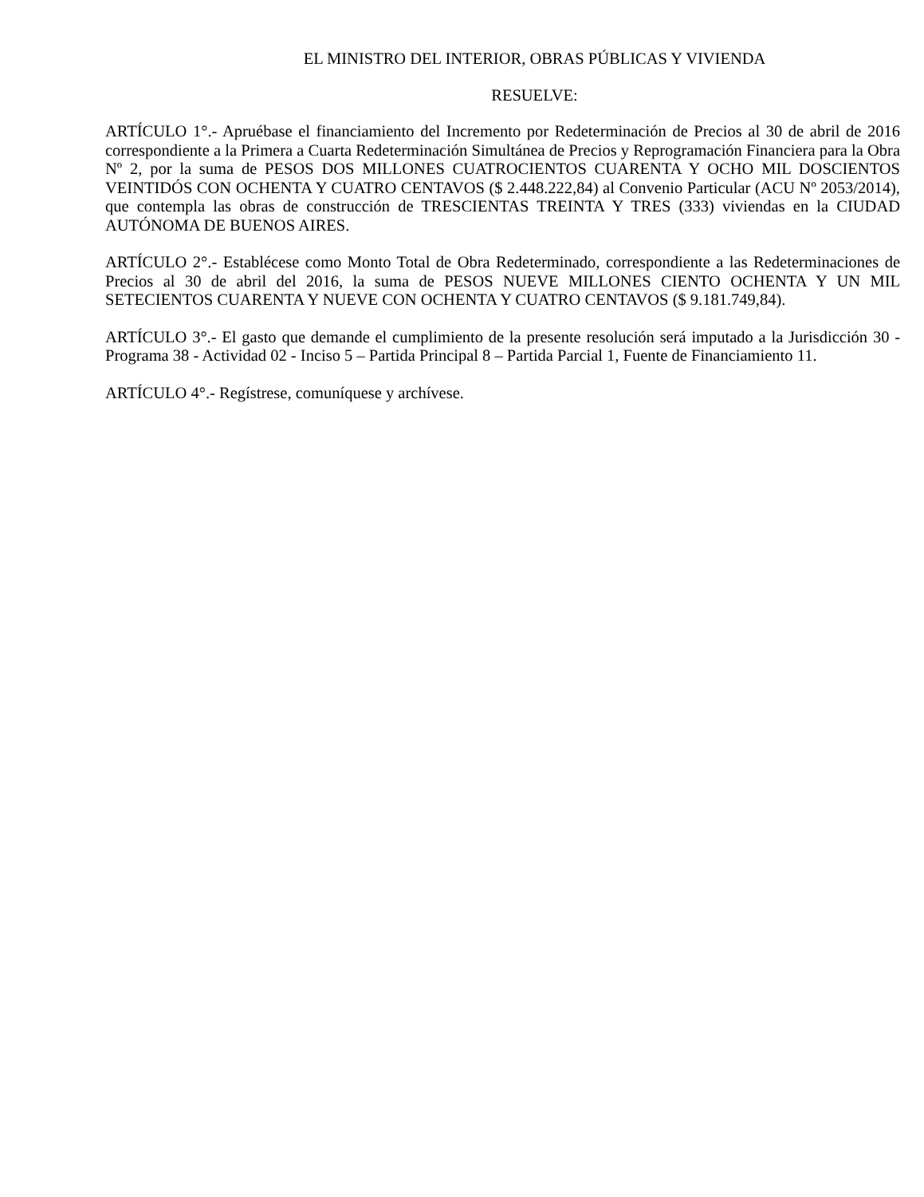EL MINISTRO DEL INTERIOR, OBRAS PÚBLICAS Y VIVIENDA
RESUELVE:
ARTÍCULO 1°.- Apruébase el financiamiento del Incremento por Redeterminación de Precios al 30 de abril de 2016 correspondiente a la Primera a Cuarta Redeterminación Simultánea de Precios y Reprogramación Financiera para la Obra Nº 2, por la suma de PESOS DOS MILLONES CUATROCIENTOS CUARENTA Y OCHO MIL DOSCIENTOS VEINTIDÓS CON OCHENTA Y CUATRO CENTAVOS ($ 2.448.222,84) al Convenio Particular (ACU Nº 2053/2014), que contempla las obras de construcción de TRESCIENTAS TREINTA Y TRES (333) viviendas en la CIUDAD AUTÓNOMA DE BUENOS AIRES.
ARTÍCULO 2°.- Establécese como Monto Total de Obra Redeterminado, correspondiente a las Redeterminaciones de Precios al 30 de abril del 2016, la suma de PESOS NUEVE MILLONES CIENTO OCHENTA Y UN MIL SETECIENTOS CUARENTA Y NUEVE CON OCHENTA Y CUATRO CENTAVOS ($ 9.181.749,84).
ARTÍCULO 3°.- El gasto que demande el cumplimiento de la presente resolución será imputado a la Jurisdicción 30 - Programa 38 - Actividad 02 - Inciso 5 – Partida Principal 8 – Partida Parcial 1, Fuente de Financiamiento 11.
ARTÍCULO 4°.- Regístrese, comuníquese y archívese.